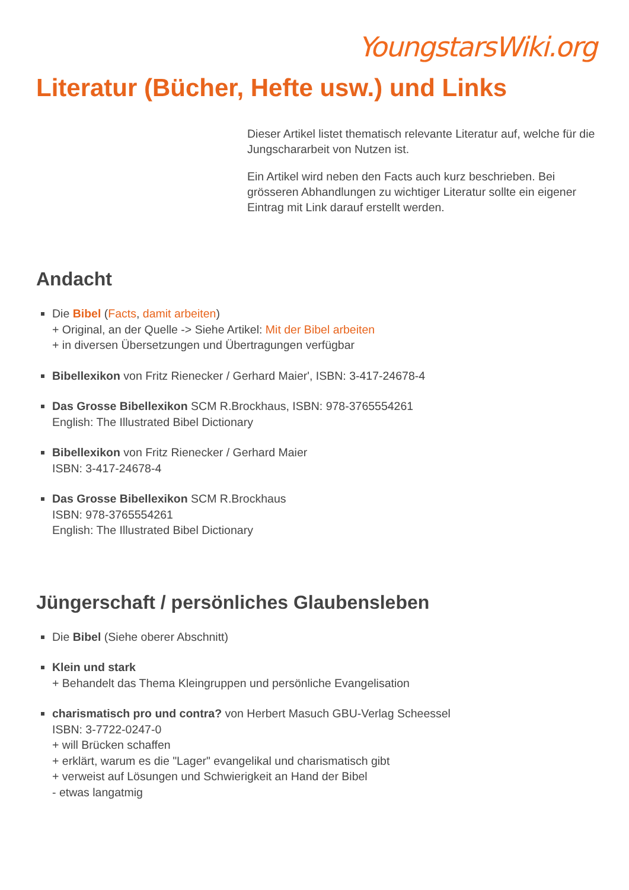YoungstarsWiki.org
Literatur (Bücher, Hefte usw.) und Links
Dieser Artikel listet thematisch relevante Literatur auf, welche für die Jungschararbeit von Nutzen ist.
Ein Artikel wird neben den Facts auch kurz beschrieben. Bei grösseren Abhandlungen zu wichtiger Literatur sollte ein eigener Eintrag mit Link darauf erstellt werden.
Andacht
Die Bibel (Facts, damit arbeiten)
+ Original, an der Quelle -> Siehe Artikel: Mit der Bibel arbeiten
+ in diversen Übersetzungen und Übertragungen verfügbar
Bibellexikon von Fritz Rienecker / Gerhard Maier', ISBN: 3-417-24678-4
Das Grosse Bibellexikon SCM R.Brockhaus, ISBN: 978-3765554261
English: The Illustrated Bibel Dictionary
Bibellexikon von Fritz Rienecker / Gerhard Maier
ISBN: 3-417-24678-4
Das Grosse Bibellexikon SCM R.Brockhaus
ISBN: 978-3765554261
English: The Illustrated Bibel Dictionary
Jüngerschaft / persönliches Glaubensleben
Die Bibel (Siehe oberer Abschnitt)
Klein und stark
+ Behandelt das Thema Kleingruppen und persönliche Evangelisation
charismatisch pro und contra? von Herbert Masuch GBU-Verlag Scheessel
ISBN: 3-7722-0247-0
+ will Brücken schaffen
+ erklärt, warum es die "Lager" evangelikal und charismatisch gibt
+ verweist auf Lösungen und Schwierigkeit an Hand der Bibel
- etwas langatmig